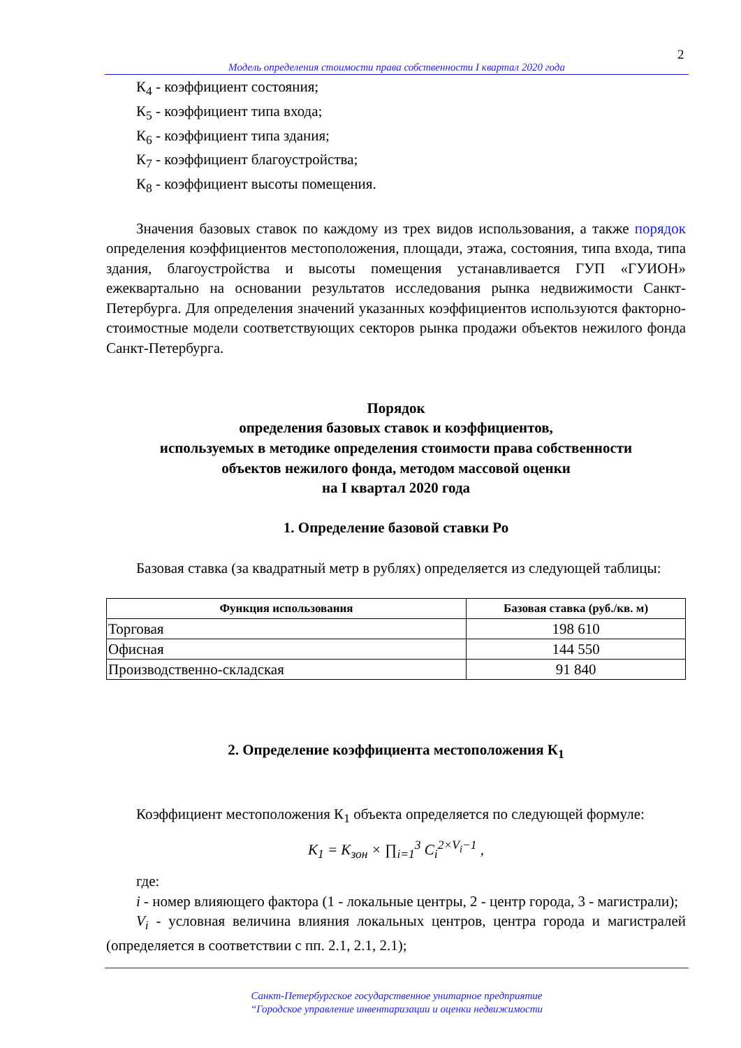2
Модель определения стоимости права собственности I квартал 2020 года
К<sub>4</sub> - коэффициент состояния;
К<sub>5</sub> - коэффициент типа входа;
К<sub>6</sub> - коэффициент типа здания;
К<sub>7</sub> - коэффициент благоустройства;
К<sub>8</sub> - коэффициент высоты помещения.
Значения базовых ставок по каждому из трех видов использования, а также порядок определения коэффициентов местоположения, площади, этажа, состояния, типа входа, типа здания, благоустройства и высоты помещения устанавливается ГУП «ГУИОН» ежеквартально на основании результатов исследования рынка недвижимости Санкт-Петербурга. Для определения значений указанных коэффициентов используются факторно-стоимостные модели соответствующих секторов рынка продажи объектов нежилого фонда Санкт-Петербурга.
Порядок
определения базовых ставок и коэффициентов,
используемых в методике определения стоимости права собственности
объектов нежилого фонда, методом массовой оценки
на I квартал 2020 года
1. Определение базовой ставки Ро
Базовая ставка (за квадратный метр в рублях) определяется из следующей таблицы:
| Функция использования | Базовая ставка (руб./кв. м) |
| --- | --- |
| Торговая | 198 610 |
| Офисная | 144 550 |
| Производственно-складская | 91 840 |
2. Определение коэффициента местоположения К<sub>1</sub>
Коэффициент местоположения К<sub>1</sub> объекта определяется по следующей формуле:
K<sub>1</sub> = K<sub>зон</sub> × ∏<sub>i=1</sub><sup>3</sup> C<sub>i</sub><sup>2×V<sub>i</sub>−1</sup> ,
где:
i - номер влияющего фактора (1 - локальные центры, 2 - центр города, 3 - магистрали);
V<sub>i</sub> - условная величина влияния локальных центров, центра города и магистралей (определяется в соответствии с пп. 2.1, 2.1, 2.1);
Санкт-Петербургское государственное унитарное предприятие
“Городское управление инвентаризации и оценки недвижимости